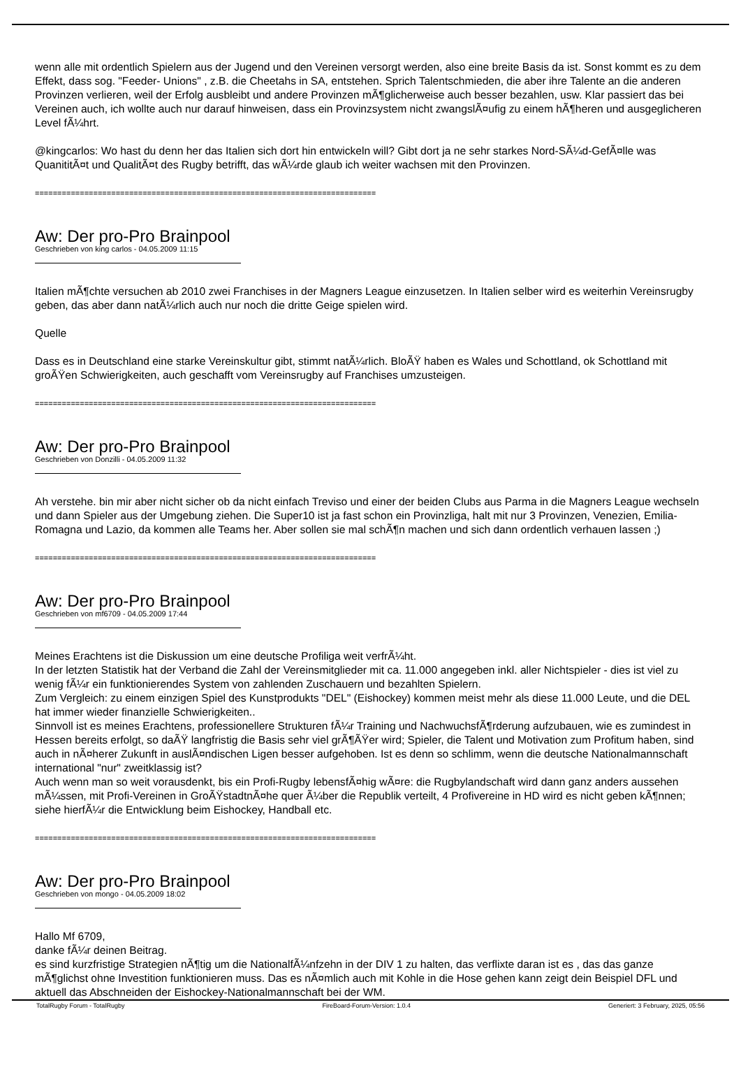wenn alle mit ordentlich Spielern aus der Jugend und den Vereinen versorgt werden, also eine breite Basis da ist. Sonst kommt es zu dem Effekt, dass sog. "Feeder- Unions" , z.B. die Cheetahs in SA, entstehen. Sprich Talentschmieden, die aber ihre Talente an die anderen Provinzen verlieren, weil der Erfolg ausbleibt und andere Provinzen mÃ¶glicherweise auch besser bezahlen, usw. Klar passiert das bei Vereinen auch, ich wollte auch nur darauf hinweisen, dass ein Provinzsystem nicht zwangslÃ¤ufig zu einem hÃ¶heren und ausgeglicheren Level fÃ¼hrt.
@kingcarlos: Wo hast du denn her das Italien sich dort hin entwickeln will? Gibt dort ja ne sehr starkes Nord-SÃ¼d-GefÃ¤lle was QuanititÃ¤t und QualitÃ¤t des Rugby betrifft, das wÃ¼rde glaub ich weiter wachsen mit den Provinzen.
============================================================================
Aw: Der pro-Pro Brainpool
Geschrieben von king carlos - 04.05.2009 11:15
Italien mÃ¶chte versuchen ab 2010 zwei Franchises in der Magners League einzusetzen. In Italien selber wird es weiterhin Vereinsrugby geben, das aber dann natÃ¼rlich auch nur noch die dritte Geige spielen wird.
Quelle
Dass es in Deutschland eine starke Vereinskultur gibt, stimmt natÃ¼rlich. BloÃŸ haben es Wales und Schottland, ok Schottland mit groÃŸen Schwierigkeiten, auch geschafft vom Vereinsrugby auf Franchises umzusteigen.
============================================================================
Aw: Der pro-Pro Brainpool
Geschrieben von Donzilli - 04.05.2009 11:32
Ah verstehe. bin mir aber nicht sicher ob da nicht einfach Treviso und einer der beiden Clubs aus Parma in die Magners League wechseln und dann Spieler aus der Umgebung ziehen. Die Super10 ist ja fast schon ein Provinzliga, halt mit nur 3 Provinzen, Venezien, Emilia-Romagna und Lazio, da kommen alle Teams her. Aber sollen sie mal schÃ¶n machen und sich dann ordentlich verhauen lassen ;)
============================================================================
Aw: Der pro-Pro Brainpool
Geschrieben von mf6709 - 04.05.2009 17:44
Meines Erachtens ist die Diskussion um eine deutsche Profiliga weit verfrÃ¼ht.
In der letzten Statistik hat der Verband die Zahl der Vereinsmitglieder mit ca. 11.000 angegeben inkl. aller Nichtspieler - dies ist viel zu wenig fÃ¼r ein funktionierendes System von zahlenden Zuschauern und bezahlten Spielern.
Zum Vergleich: zu einem einzigen Spiel des Kunstprodukts "DEL" (Eishockey) kommen meist mehr als diese 11.000 Leute, und die DEL hat immer wieder finanzielle Schwierigkeiten..
Sinnvoll ist es meines Erachtens, professionellere Strukturen fÃ¼r Training und NachwuchsfÃ¶rderung aufzubauen, wie es zumindest in Hessen bereits erfolgt, so daÃŸ langfristig die Basis sehr viel grÃ¶ÃŸer wird; Spieler, die Talent und Motivation zum Profitum haben, sind auch in nÃ¤herer Zukunft in auslÃ¤ndischen Ligen besser aufgehoben. Ist es denn so schlimm, wenn die deutsche Nationalmannschaft international "nur" zweitklassig ist?
Auch wenn man so weit vorausdenkt, bis ein Profi-Rugby lebensfÃ¤hig wÃ¤re: die Rugbylandschaft wird dann ganz anders aussehen mÃ¼ssen, mit Profi-Vereinen in GroÃŸstadtnÃ¤he quer Ã¼ber die Republik verteilt, 4 Profivereine in HD wird es nicht geben kÃ¶nnen; siehe hierfÃ¼r die Entwicklung beim Eishockey, Handball etc.
============================================================================
Aw: Der pro-Pro Brainpool
Geschrieben von mongo - 04.05.2009 18:02
Hallo Mf 6709,
danke fÃ¼r deinen Beitrag.
es sind kurzfristige Strategien nÃ¶tig um die NationalfÃ¼nfzehn in der DIV 1 zu halten, das verflixte daran ist es , das das ganze mÃ¶glichst ohne Investition funktionieren muss. Das es nÃ¤mlich auch mit Kohle in die Hose gehen kann zeigt dein Beispiel DFL und aktuell das Abschneiden der Eishockey-Nationalmannschaft bei der WM.
TotalRugby Forum - TotalRugby FireBoard-Forum-Version: 1.0.4 Generiert: 3 February, 2025, 05:56